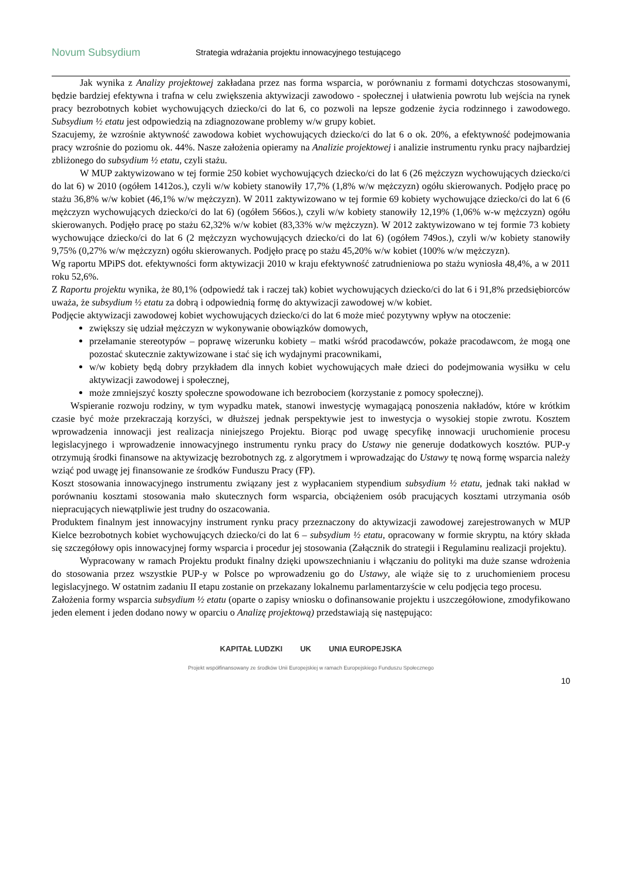Novum Subsydium
Strategia wdrażania projektu innowacyjnego testującego
Jak wynika z Analizy projektowej zakładana przez nas forma wsparcia, w porównaniu z formami dotychczas stosowanymi, będzie bardziej efektywna i trafna w celu zwiększenia aktywizacji zawodowo - społecznej i ułatwienia powrotu lub wejścia na rynek pracy bezrobotnych kobiet wychowujących dziecko/ci do lat 6, co pozwoli na lepsze godzenie życia rodzinnego i zawodowego. Subsydium ½ etatu jest odpowiedzią na zdiagnozowane problemy w/w grupy kobiet.
Szacujemy, że wzrośnie aktywność zawodowa kobiet wychowujących dziecko/ci do lat 6 o ok. 20%, a efektywność podejmowania pracy wzrośnie do poziomu ok. 44%. Nasze założenia opieramy na Analizie projektowej i analizie instrumentu rynku pracy najbardziej zbliżonego do subsydium ½ etatu, czyli stażu.
W MUP zaktywizowano w tej formie 250 kobiet wychowujących dziecko/ci do lat 6 (26 mężczyzn wychowujących dziecko/ci do lat 6) w 2010 (ogółem 1412os.), czyli w/w kobiety stanowiły 17,7% (1,8% w/w mężczyzn) ogółu skierowanych. Podjęło pracę po stażu 36,8% w/w kobiet (46,1% w/w mężczyzn). W 2011 zaktywizowano w tej formie 69 kobiety wychowujące dziecko/ci do lat 6 (6 mężczyzn wychowujących dziecko/ci do lat 6) (ogółem 566os.), czyli w/w kobiety stanowiły 12,19% (1,06% w-w mężczyzn) ogółu skierowanych. Podjęło pracę po stażu 62,32% w/w kobiet (83,33% w/w mężczyzn). W 2012 zaktywizowano w tej formie 73 kobiety wychowujące dziecko/ci do lat 6 (2 mężczyzn wychowujących dziecko/ci do lat 6) (ogółem 749os.), czyli w/w kobiety stanowiły 9,75% (0,27% w/w mężczyzn) ogółu skierowanych. Podjęło pracę po stażu 45,20% w/w kobiet (100% w/w mężczyzn).
Wg raportu MPiPS dot. efektywności form aktywizacji 2010 w kraju efektywność zatrudnieniowa po stażu wyniosła 48,4%, a w 2011 roku 52,6%.
Z Raportu projektu wynika, że 80,1% (odpowiedź tak i raczej tak) kobiet wychowujących dziecko/ci do lat 6 i 91,8% przedsiębiorców uważa, że subsydium ½ etatu za dobrą i odpowiednią formę do aktywizacji zawodowej w/w kobiet.
Podjęcie aktywizacji zawodowej kobiet wychowujących dziecko/ci do lat 6 może mieć pozytywny wpływ na otoczenie:
zwiększy się udział mężczyzn w wykonywanie obowiązków domowych,
przełamanie stereotypów – poprawę wizerunku kobiety – matki wśród pracodawców, pokaże pracodawcom, że mogą one pozostać skutecznie zaktywizowane i stać się ich wydajnymi pracownikami,
w/w kobiety będą dobry przykładem dla innych kobiet wychowujących małe dzieci do podejmowania wysiłku w celu aktywizacji zawodowej i społecznej,
może zmniejszyć koszty społeczne spowodowane ich bezrobociem (korzystanie z pomocy społecznej).
Wspieranie rozwoju rodziny, w tym wypadku matek, stanowi inwestycję wymagającą ponoszenia nakładów, które w krótkim czasie być może przekraczają korzyści, w dłuższej jednak perspektywie jest to inwestycja o wysokiej stopie zwrotu. Kosztem wprowadzenia innowacji jest realizacja niniejszego Projektu. Biorąc pod uwagę specyfikę innowacji uruchomienie procesu legislacyjnego i wprowadzenie innowacyjnego instrumentu rynku pracy do Ustawy nie generuje dodatkowych kosztów. PUP-y otrzymują środki finansowe na aktywizację bezrobotnych zg. z algorytmem i wprowadzając do Ustawy tę nową formę wsparcia należy wziąć pod uwagę jej finansowanie ze środków Funduszu Pracy (FP).
Koszt stosowania innowacyjnego instrumentu związany jest z wypłacaniem stypendium subsydium ½ etatu, jednak taki nakład w porównaniu kosztami stosowania mało skutecznych form wsparcia, obciążeniem osób pracujących kosztami utrzymania osób niepracujących niewątpliwie jest trudny do oszacowania.
Produktem finalnym jest innowacyjny instrument rynku pracy przeznaczony do aktywizacji zawodowej zarejestrowanych w MUP Kielce bezrobotnych kobiet wychowujących dziecko/ci do lat 6 – subsydium ½ etatu, opracowany w formie skryptu, na który składa się szczegółowy opis innowacyjnej formy wsparcia i procedur jej stosowania (Załącznik do strategii i Regulaminu realizacji projektu).
Wypracowany w ramach Projektu produkt finalny dzięki upowszechnianiu i włączaniu do polityki ma duże szanse wdrożenia do stosowania przez wszystkie PUP-y w Polsce po wprowadzeniu go do Ustawy, ale wiąże się to z uruchomieniem procesu legislacyjnego. W ostatnim zadaniu II etapu zostanie on przekazany lokalnemu parlamentarzyście w celu podjęcia tego procesu.
Założenia formy wsparcia subsydium ½ etatu (oparte o zapisy wniosku o dofinansowanie projektu i uszczegółowione, zmodyfikowano jeden element i jeden dodano nowy w oparciu o Analizę projektową) przedstawiają się następująco:
KAPITAŁ LUDZKI UK UNIA EUROPEJSKA
Projekt współfinansowany ze środków Unii Europejskiej w ramach Europejskiego Funduszu Społecznego
10